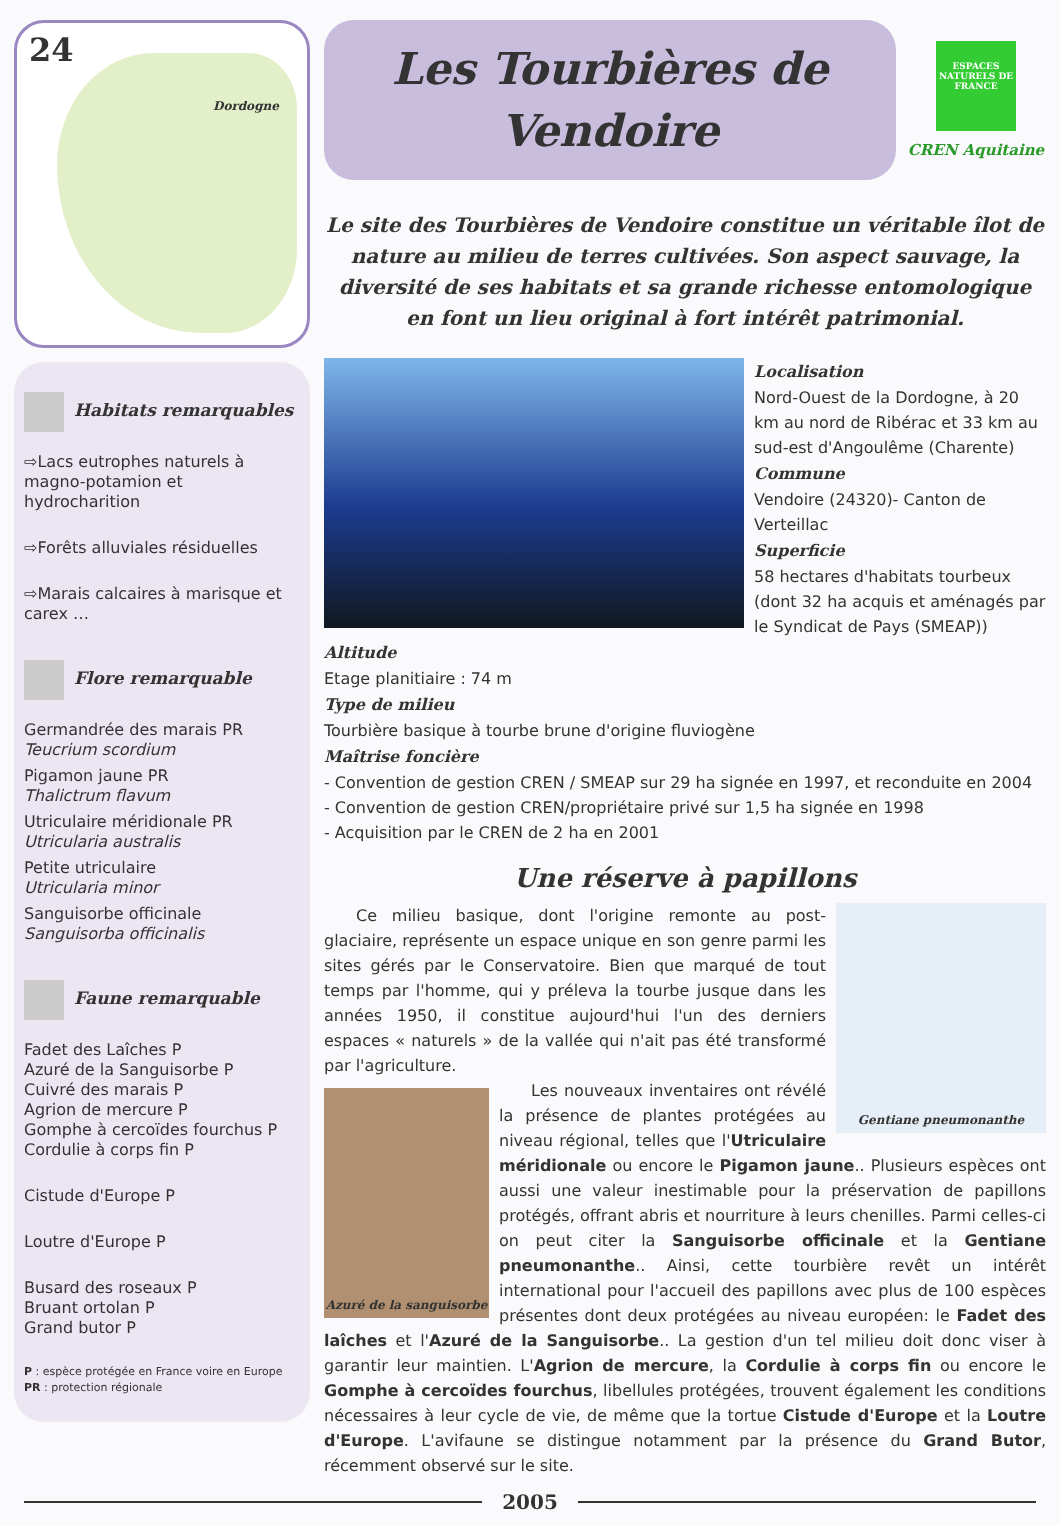24
Dordogne
Habitats remarquables
⇨Lacs eutrophes naturels à magno-potamion et hydrocharition
⇨Forêts alluviales résiduelles
⇨Marais calcaires à marisque et carex …
Flore remarquable
Germandrée des marais PR
Teucrium scordium
Pigamon jaune PR
Thalictrum flavum
Utriculaire méridionale PR
Utricularia australis
Petite utriculaire
Utricularia minor
Sanguisorbe officinale
Sanguisorba officinalis
Faune remarquable
Fadet des Laîches P
Azuré de la Sanguisorbe P
Cuivré des marais P
Agrion de mercure P
Gomphe à cercoïdes fourchus P
Cordulie à corps fin P
Cistude d'Europe P
Loutre d'Europe P
Busard des roseaux P
Bruant ortolan P
Grand butor P
P : espèce protégée en France voire en Europe
PR : protection régionale
Les Tourbières de
Vendoire
ESPACES NATURELS DE FRANCE
CREN Aquitaine
Le site des Tourbières de Vendoire constitue un véritable îlot de nature au milieu de terres cultivées. Son aspect sauvage, la diversité de ses habitats et sa grande richesse entomologique en font un lieu original à fort intérêt patrimonial.
Localisation
Nord-Ouest de la Dordogne, à 20 km au nord de Ribérac et 33 km au sud-est d'Angoulême (Charente)
Commune
Vendoire (24320)- Canton de Verteillac
Superficie
58 hectares d'habitats tourbeux (dont 32 ha acquis et aménagés par le Syndicat de Pays (SMEAP))
Altitude
Etage planitiaire : 74 m
Type de milieu
Tourbière basique à tourbe brune d'origine fluviogène
Maîtrise foncière
- Convention de gestion CREN / SMEAP sur 29 ha signée en 1997, et reconduite en 2004
- Convention de gestion CREN/propriétaire privé sur 1,5 ha signée en 1998
- Acquisition par le CREN de 2 ha en 2001
Une réserve à papillons
Gentiane pneumonanthe
Ce milieu basique, dont l'origine remonte au post-glaciaire, représente un espace unique en son genre parmi les sites gérés par le Conservatoire. Bien que marqué de tout temps par l'homme, qui y préleva la tourbe jusque dans les années 1950, il constitue aujourd'hui l'un des derniers espaces « naturels » de la vallée qui n'ait pas été transformé par l'agriculture.
Azuré de la sanguisorbe
Les nouveaux inventaires ont révélé la présence de plantes protégées au niveau régional, telles que l'Utriculaire méridionale ou encore le Pigamon jaune.. Plusieurs espèces ont aussi une valeur inestimable pour la préservation de papillons protégés, offrant abris et nourriture à leurs chenilles. Parmi celles-ci on peut citer la Sanguisorbe officinale et la Gentiane pneumonanthe.. Ainsi, cette tourbière revêt un intérêt international pour l'accueil des papillons avec plus de 100 espèces présentes dont deux protégées au niveau européen: le Fadet des laîches et l'Azuré de la Sanguisorbe.. La gestion d'un tel milieu doit donc viser à garantir leur maintien. L'Agrion de mercure, la Cordulie à corps fin ou encore le Gomphe à cercoïdes fourchus, libellules protégées, trouvent également les conditions nécessaires à leur cycle de vie, de même que la tortue Cistude d'Europe et la Loutre d'Europe. L'avifaune se distingue notamment par la présence du Grand Butor, récemment observé sur le site.
2005